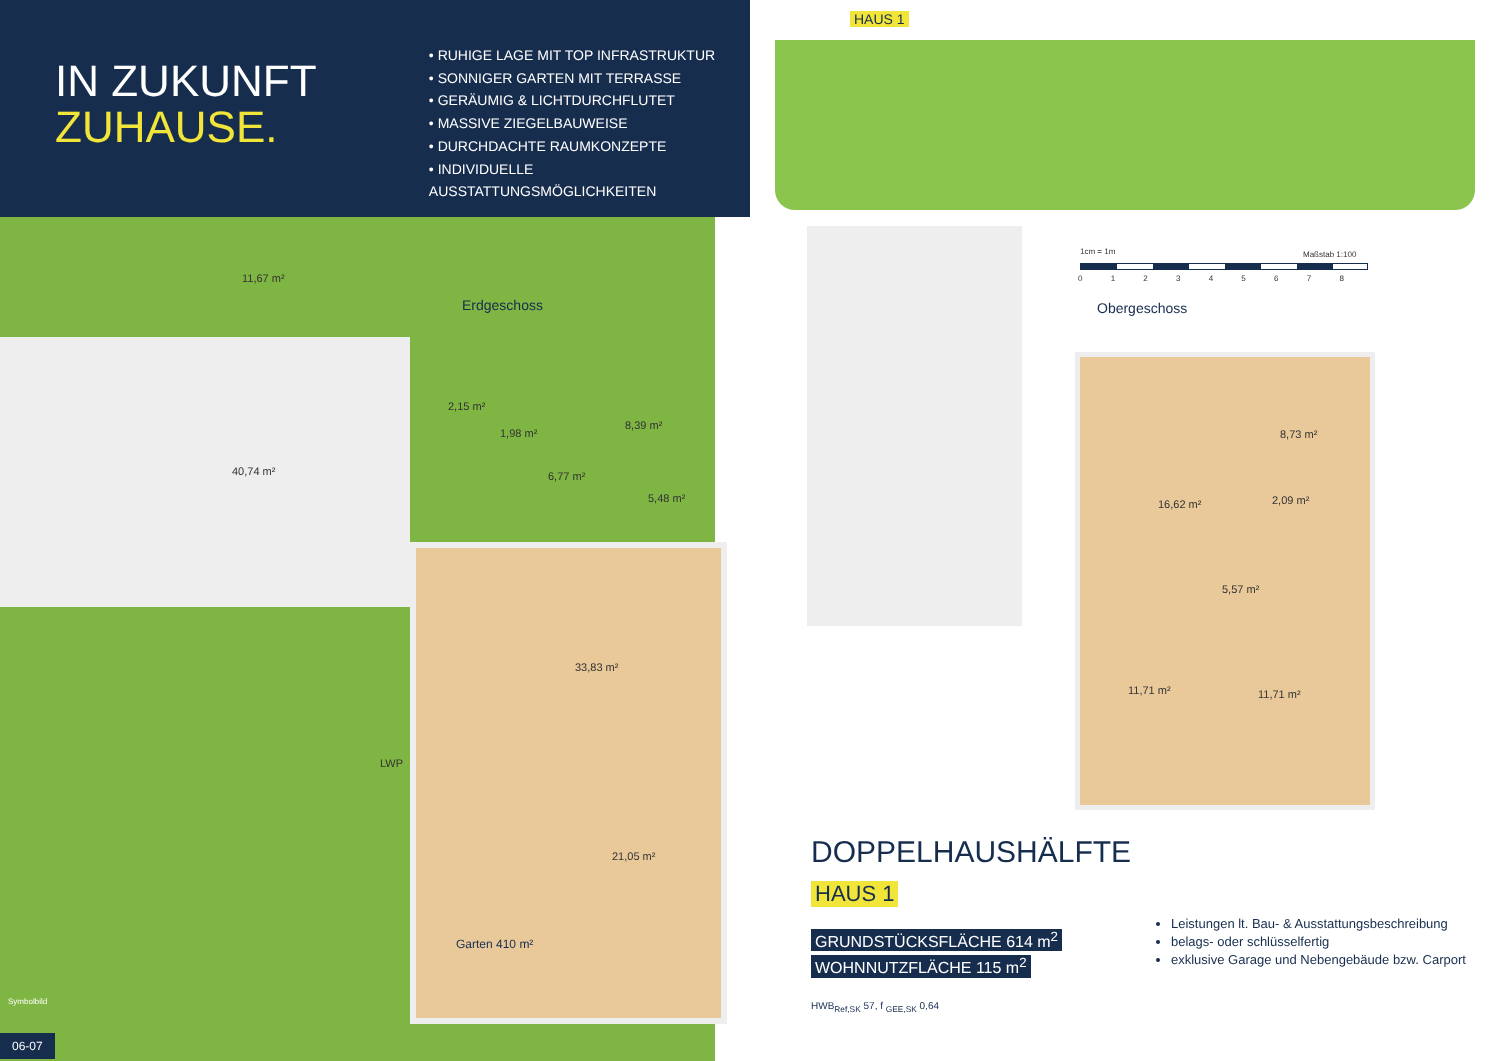IN ZUKUNFT
ZUHAUSE.
• RUHIGE LAGE MIT TOP INFRASTRUKTUR
• SONNIGER GARTEN MIT TERRASSE
• GERÄUMIG & LICHTDURCHFLUTET
• MASSIVE ZIEGELBAUWEISE
• DURCHDACHTE RAUMKONZEPTE
• INDIVIDUELLE AUSSTATTUNGSMÖGLICHKEITEN
11,67 m²
Erdgeschoss
40,74 m²
2,15 m²
1,98 m²
8,39 m²
6,77 m²
5,48 m²
33,83 m²
LWP
21,05 m²
Garten 410 m²
Symbolbild
06-07
HAUS 1
1cm = 1m Maßstab 1:100
0 1 2 3 4 5 6 7 8
Obergeschoss
8,73 m²
16,62 m² 2,09 m²
5,57 m²
11,71 m² 11,71 m²
DOPPELHAUSHÄLFTE
HAUS 1
GRUNDSTÜCKSFLÄCHE 614 m<sup>2</sup>
WOHNNUTZFLÄCHE 115 m<sup>2</sup>
HWB<sub>Ref,SK</sub> 57, f <sub>GEE,SK</sub> 0,64
Leistungen lt. Bau- & Ausstattungsbeschreibung
belags- oder schlüsselfertig
exklusive Garage und Nebengebäude bzw. Carport